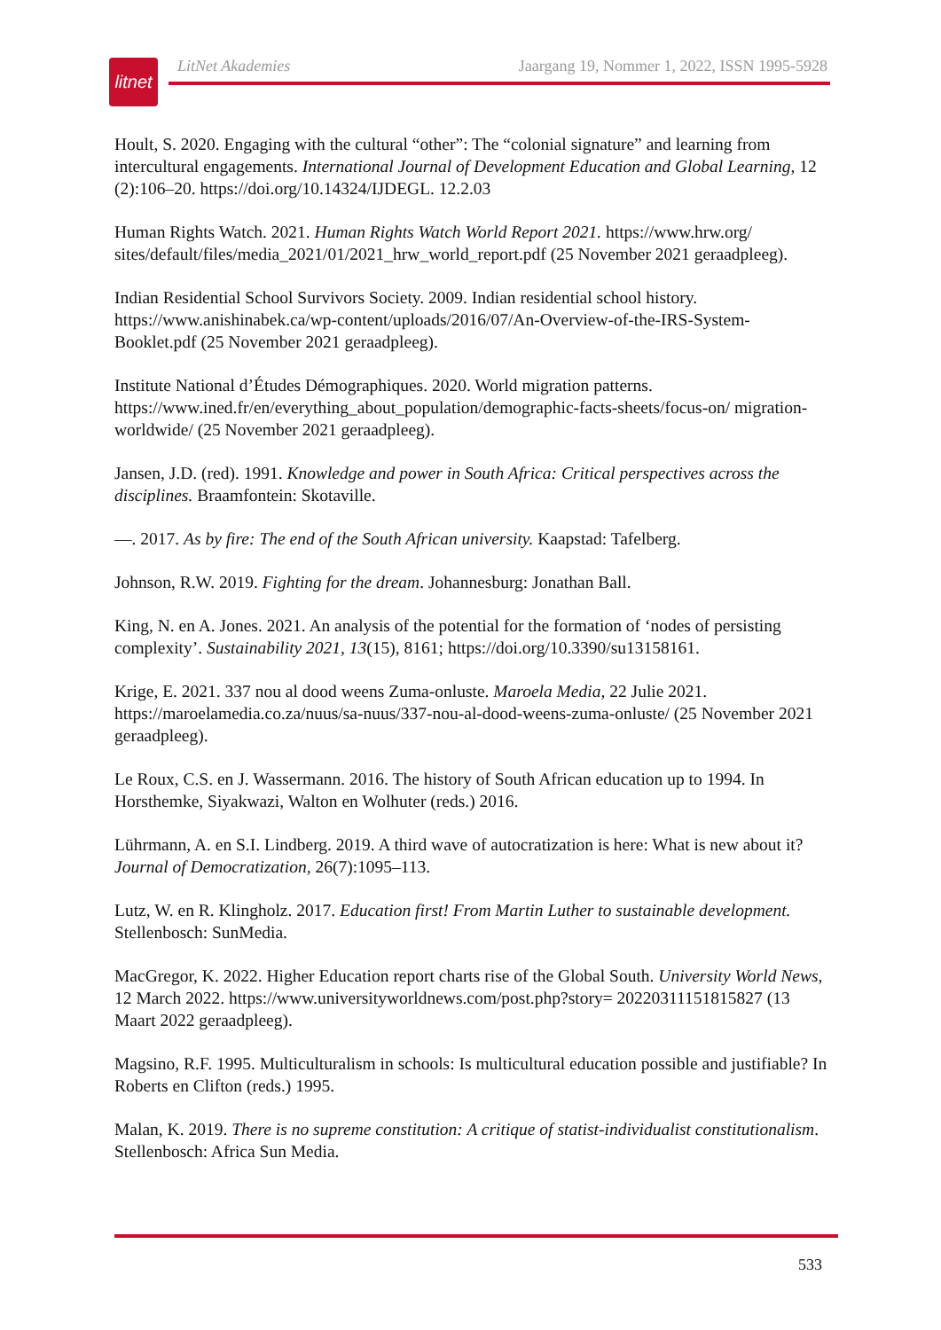litnet
LitNet Akademies Jaargang 19, Nommer 1, 2022, ISSN 1995-5928
Hoult, S. 2020. Engaging with the cultural “other”: The “colonial signature” and learning from intercultural engagements. International Journal of Development Education and Global Learning, 12 (2):106–20. https://doi.org/10.14324/IJDEGL. 12.2.03
Human Rights Watch. 2021. Human Rights Watch World Report 2021. https://www.hrw.org/ sites/default/files/media_2021/01/2021_hrw_world_report.pdf (25 November 2021 geraadpleeg).
Indian Residential School Survivors Society. 2009. Indian residential school history. https://www.anishinabek.ca/wp-content/uploads/2016/07/An-Overview-of-the-IRS-System-Booklet.pdf (25 November 2021 geraadpleeg).
Institute National d’Études Démographiques. 2020. World migration patterns. https://www.ined.fr/en/everything_about_population/demographic-facts-sheets/focus-on/ migration-worldwide/ (25 November 2021 geraadpleeg).
Jansen, J.D. (red). 1991. Knowledge and power in South Africa: Critical perspectives across the disciplines. Braamfontein: Skotaville.
—. 2017. As by fire: The end of the South African university. Kaapstad: Tafelberg.
Johnson, R.W. 2019. Fighting for the dream. Johannesburg: Jonathan Ball.
King, N. en A. Jones. 2021. An analysis of the potential for the formation of ‘nodes of persisting complexity’. Sustainability 2021, 13(15), 8161; https://doi.org/10.3390/su13158161.
Krige, E. 2021. 337 nou al dood weens Zuma-onluste. Maroela Media, 22 Julie 2021. https://maroelamedia.co.za/nuus/sa-nuus/337-nou-al-dood-weens-zuma-onluste/ (25 November 2021 geraadpleeg).
Le Roux, C.S. en J. Wassermann. 2016. The history of South African education up to 1994. In Horsthemke, Siyakwazi, Walton en Wolhuter (reds.) 2016.
Lührmann, A. en S.I. Lindberg. 2019. A third wave of autocratization is here: What is new about it? Journal of Democratization, 26(7):1095–113.
Lutz, W. en R. Klingholz. 2017. Education first! From Martin Luther to sustainable development. Stellenbosch: SunMedia.
MacGregor, K. 2022. Higher Education report charts rise of the Global South. University World News, 12 March 2022. https://www.universityworldnews.com/post.php?story= 20220311151815827 (13 Maart 2022 geraadpleeg).
Magsino, R.F. 1995. Multiculturalism in schools: Is multicultural education possible and justifiable? In Roberts en Clifton (reds.) 1995.
Malan, K. 2019. There is no supreme constitution: A critique of statist-individualist constitutionalism. Stellenbosch: Africa Sun Media.
533